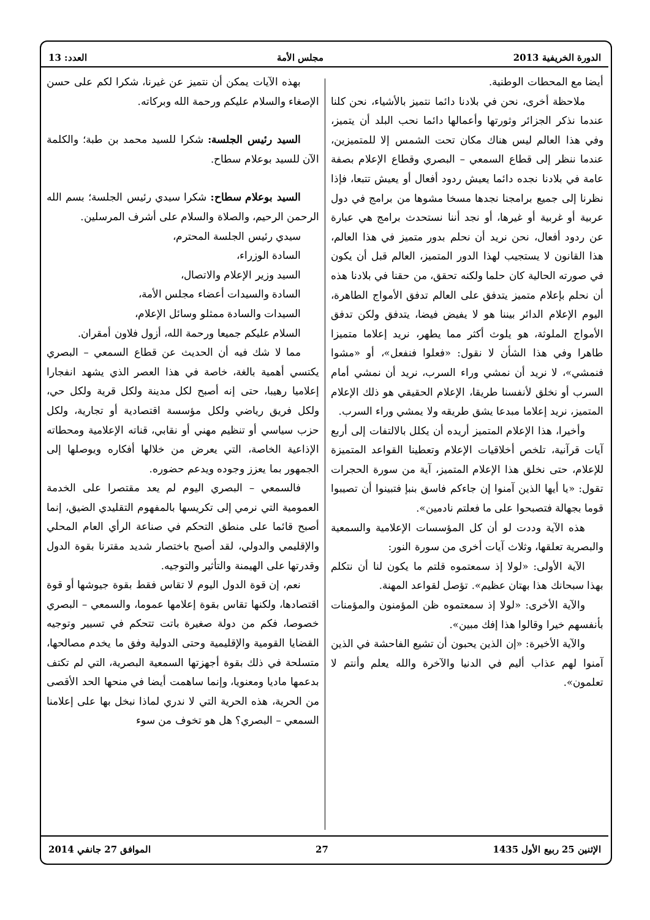الدورة الخريفية 2013 مجلس الأمة العدد: 13
أيضا مع المحطات الوطنية.
ملاحظة أخرى، نحن في بلادنا دائما نتميز بالأشياء، نحن كلنا عندما نذكر الجزائر وثورتها وأعمالها دائما نحب البلد أن يتميز، وفي هذا العالم ليس هناك مكان تحت الشمس إلا للمتميزين، عندما ننظر إلى قطاع السمعي – البصري وقطاع الإعلام بصفة عامة في بلادنا نجده دائما يعيش ردود أفعال أو يعيش تتبعا، فإذا نظرنا إلى جميع برامجنا نجدها مسخا مشوها من برامج في دول عربية أو غربية أو غيرها، أو نجد أننا نستحدث برامج هي عبارة عن ردود أفعال، نحن نريد أن نحلم بدور متميز في هذا العالم، هذا القانون لا يستجيب لهذا الدور المتميز، العالم قبل أن يكون في صورته الحالية كان حلما ولكنه تحقق، من حقنا في بلادنا هذه أن نحلم بإعلام متميز يتدفق على العالم تدفق الأمواج الطاهرة، اليوم الإعلام الدائر بيننا هو لا يفيض فيضا، يتدفق ولكن تدفق الأمواج الملوثة، هو يلوث أكثر مما يطهر، نريد إعلاما متميزا طاهرا وفي هذا الشأن لا نقول: «فعلوا فنفعل»، أو «مشوا فنمشي»، لا نريد أن نمشي وراء السرب، نريد أن نمشي أمام السرب أو نخلق لأنفسنا طريقا، الإعلام الحقيقي هو ذلك الإعلام المتميز، نريد إعلاما مبدعا يشق طريقه ولا يمشي وراء السرب.
وأخيرا، هذا الإعلام المتميز أريده أن يكلل بالالتفات إلى أربع آيات قرآنية، تلخص أخلاقيات الإعلام وتعطينا القواعد المتميزة للإعلام، حتى نخلق هذا الإعلام المتميز، آية من سورة الحجرات تقول: «يا أيها الذين آمنوا إن جاءكم فاسق بنبإ فتبينوا أن تصيبوا قوما بجهالة فتصبحوا على ما فعلتم نادمين».
هذه الآية وددت لو أن كل المؤسسات الإعلامية والسمعية والبصرية تعلقها، وثلاث آيات أخرى من سورة النور:
الآية الأولى: «لولا إذ سمعتموه قلتم ما يكون لنا أن نتكلم بهذا سبحانك هذا بهتان عظيم». تؤصل لقواعد المهنة.
والآية الأخرى: «لولا إذ سمعتموه ظن المؤمنون والمؤمنات بأنفسهم خيرا وقالوا هذا إفك مبين».
والآية الأخيرة: «إن الذين يحبون أن تشيع الفاحشة في الذين آمنوا لهم عذاب أليم في الدنيا والآخرة والله يعلم وأنتم لا تعلمون».
بهذه الآيات يمكن أن نتميز عن غيرنا، شكرا لكم على حسن الإصغاء والسلام عليكم ورحمة الله وبركاته.
السيد رئيس الجلسة: شكرا للسيد محمد بن طبة؛ والكلمة الآن للسيد بوعلام سطاح.
السيد بوعلام سطاح: شكرا سيدي رئيس الجلسة؛ بسم الله الرحمن الرحيم، والصلاة والسلام على أشرف المرسلين.
سيدي رئيس الجلسة المحترم،
السادة الوزراء،
السيد وزير الإعلام والاتصال،
السادة والسيدات أعضاء مجلس الأمة،
السيدات والسادة ممثلو وسائل الإعلام،
السلام عليكم جميعا ورحمة الله، أزول فلاون أمقران.
مما لا شك فيه أن الحديث عن قطاع السمعي – البصري يكتسي أهمية بالغة، خاصة في هذا العصر الذي يشهد انفجارا إعلاميا رهيبا، حتى إنه أصبح لكل مدينة ولكل قرية ولكل حي، ولكل فريق رياضي ولكل مؤسسة اقتصادية أو تجارية، ولكل حزب سياسي أو تنظيم مهني أو نقابي، قناته الإعلامية ومحطاته الإذاعية الخاصة، التي يعرض من خلالها أفكاره ويوصلها إلى الجمهور بما يعزز وجوده ويدعم حضوره.
فالسمعي – البصري اليوم لم يعد مقتصرا على الخدمة العمومية التي نرمي إلى تكريسها بالمفهوم التقليدي الضيق، إنما أصبح قائما على منطق التحكم في صناعة الرأي العام المحلي والإقليمي والدولي، لقد أصبح باختصار شديد مقترنا بقوة الدول وقدرتها على الهيمنة والتأثير والتوجيه.
نعم، إن قوة الدول اليوم لا تقاس فقط بقوة جيوشها أو قوة اقتصادها، ولكنها تقاس بقوة إعلامها عموما، والسمعي – البصري خصوصا، فكم من دولة صغيرة باتت تتحكم في تسيير وتوجيه القضايا القومية والإقليمية وحتى الدولية وفق ما يخدم مصالحها، متسلحة في ذلك بقوة أجهزتها السمعية البصرية، التي لم تكتف بدعمها ماديا ومعنويا، وإنما ساهمت أيضا في منحها الحد الأقصى من الحرية، هذه الحرية التي لا ندري لماذا نبخل بها على إعلامنا السمعي – البصري؟ هل هو تخوف من سوء
الإثنين 25 ربيع الأول 1435 27 الموافق 27 جانفي 2014